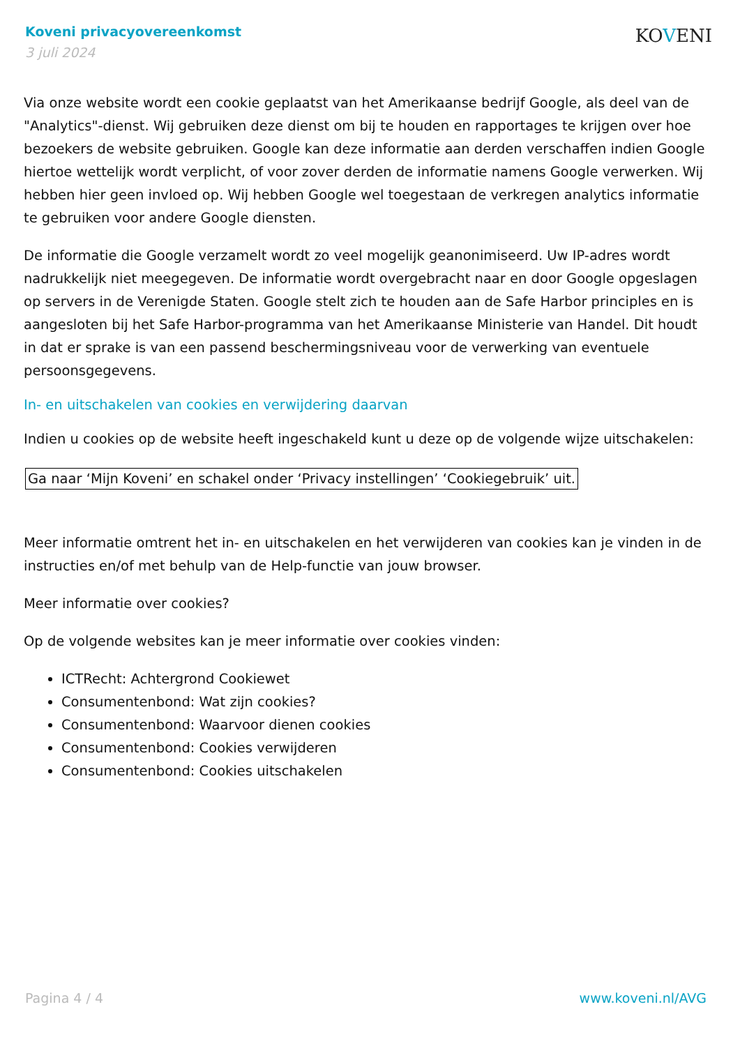Koveni privacyovereenkomst
3 juli 2024
KOVENI
Via onze website wordt een cookie geplaatst van het Amerikaanse bedrijf Google, als deel van de "Analytics"-dienst. Wij gebruiken deze dienst om bij te houden en rapportages te krijgen over hoe bezoekers de website gebruiken. Google kan deze informatie aan derden verschaffen indien Google hiertoe wettelijk wordt verplicht, of voor zover derden de informatie namens Google verwerken. Wij hebben hier geen invloed op. Wij hebben Google wel toegestaan de verkregen analytics informatie te gebruiken voor andere Google diensten.
De informatie die Google verzamelt wordt zo veel mogelijk geanonimiseerd. Uw IP-adres wordt nadrukkelijk niet meegegeven. De informatie wordt overgebracht naar en door Google opgeslagen op servers in de Verenigde Staten. Google stelt zich te houden aan de Safe Harbor principles en is aangesloten bij het Safe Harbor-programma van het Amerikaanse Ministerie van Handel. Dit houdt in dat er sprake is van een passend beschermingsniveau voor de verwerking van eventuele persoonsgegevens.
In- en uitschakelen van cookies en verwijdering daarvan
Indien u cookies op de website heeft ingeschakeld kunt u deze op de volgende wijze uitschakelen:
Ga naar ‘Mijn Koveni’ en schakel onder ‘Privacy instellingen’ ‘Cookiegebruik’ uit.
Meer informatie omtrent het in- en uitschakelen en het verwijderen van cookies kan je vinden in de instructies en/of met behulp van de Help-functie van jouw browser.
Meer informatie over cookies?
Op de volgende websites kan je meer informatie over cookies vinden:
ICTRecht: Achtergrond Cookiewet
Consumentenbond: Wat zijn cookies?
Consumentenbond: Waarvoor dienen cookies
Consumentenbond: Cookies verwijderen
Consumentenbond: Cookies uitschakelen
Pagina 4 / 4 www.koveni.nl/AVG